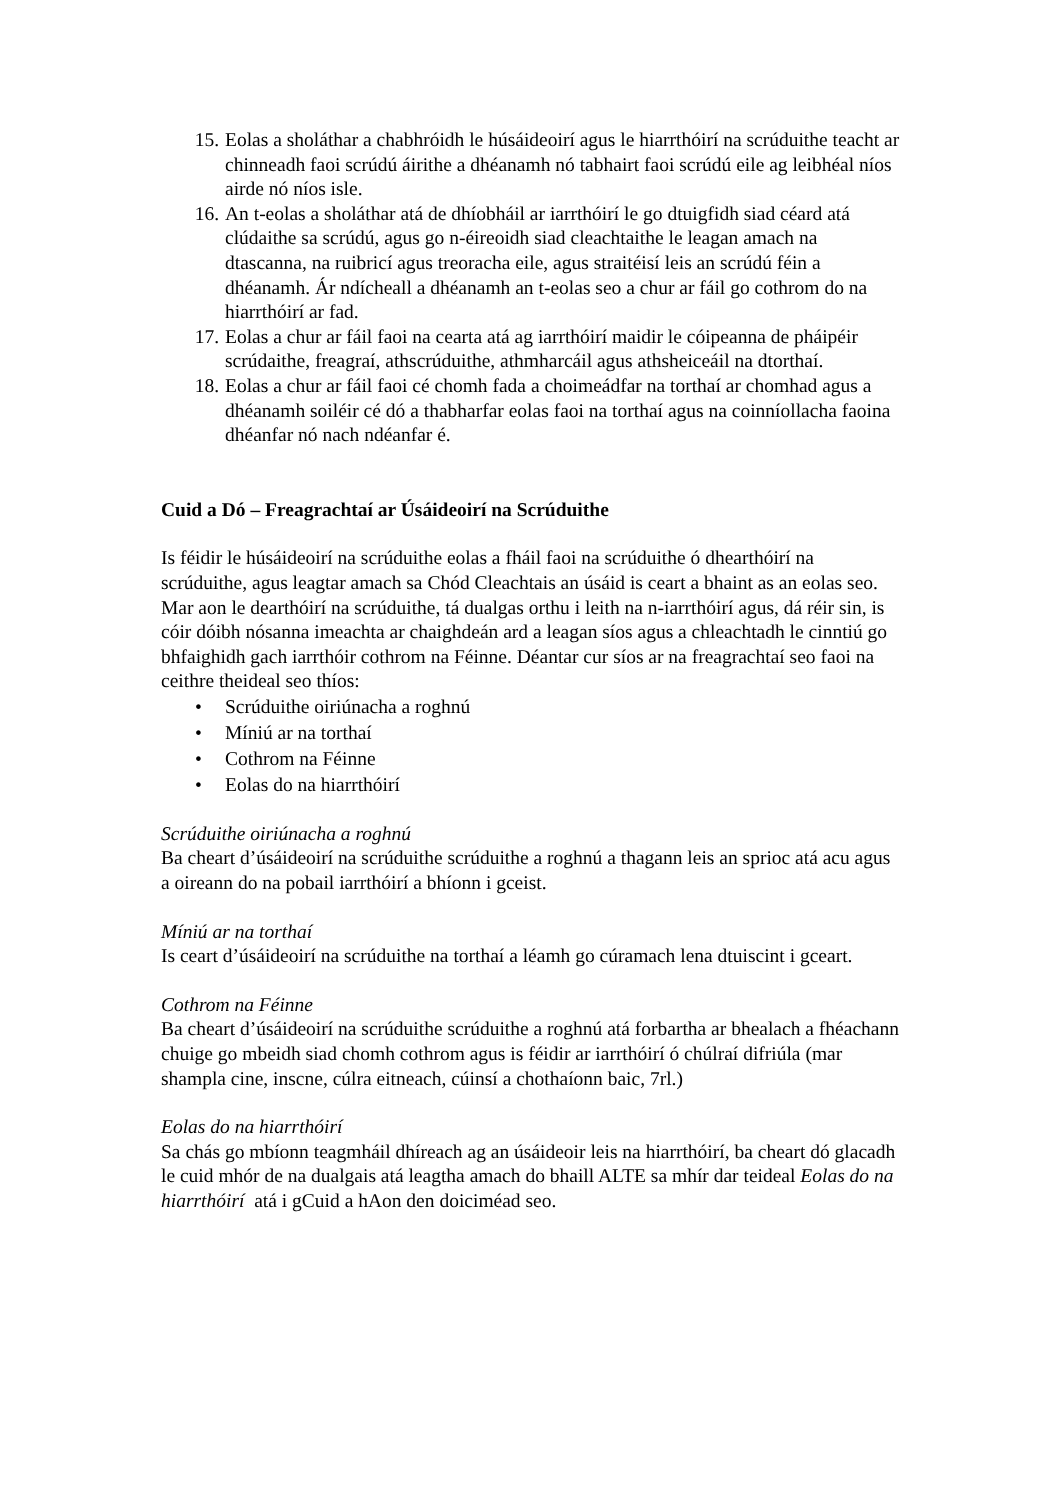15. Eolas a sholáthar a chabhróidh le húsáideoirí agus le hiarrthóirí na scrúduithe teacht ar chinneadh faoi scrúdú áirithe a dhéanamh nó tabhairt faoi scrúdú eile ag leibhéal níos airde nó níos isle.
16. An t-eolas a sholáthar atá de dhíobháil ar iarrthóirí le go dtuigfidh siad céard atá clúdaithe sa scrúdú, agus go n-éireoidh siad cleachtaithe le leagan amach na dtascanna, na ruibricí agus treoracha eile, agus straitéisí leis an scrúdú féin a dhéanamh. Ár ndícheall a dhéanamh an t-eolas seo a chur ar fáil go cothrom do na hiarrthóirí ar fad.
17. Eolas a chur ar fáil faoi na cearta atá ag iarrthóirí maidir le cóipeanna de pháipéir scrúdaithe, freagraí, athscrúduithe, athmharcáil agus athsheiceáil na dtorthaí.
18. Eolas a chur ar fáil faoi cé chomh fada a choimeádfar na torthaí ar chomhad agus a dhéanamh soiléir cé dó a thabharfar eolas faoi na torthaí agus na coinníollacha faoina dhéanfar nó nach ndéanfar é.
Cuid a Dó – Freagrachtaí ar Úsáideoirí na Scrúduithe
Is féidir le húsáideoirí na scrúduithe eolas a fháil faoi na scrúduithe ó dhearthóirí na scrúduithe, agus leagtar amach sa Chód Cleachtais an úsáid is ceart a bhaint as an eolas seo. Mar aon le dearthóirí na scrúduithe, tá dualgas orthu i leith na n-iarrthóirí agus, dá réir sin, is cóir dóibh nósanna imeachta ar chaighdeán ard a leagan síos agus a chleachtadh le cinntiú go bhfaighidh gach iarrthóir cothrom na Féinne. Déantar cur síos ar na freagrachtaí seo faoi na ceithre theideal seo thíos:
• Scrúduithe oiriúnacha a roghnú
• Míniú ar na torthaí
• Cothrom na Féinne
• Eolas do na hiarrthóirí
Scrúduithe oiriúnacha a roghnú
Ba cheart d’úsáideoirí na scrúduithe scrúduithe a roghnú a thagann leis an sprioc atá acu agus a oireann do na pobail iarrthóirí a bhíonn i gceist.
Míniú ar na torthaí
Is ceart d’úsáideoirí na scrúduithe na torthaí a léamh go cúramach lena dtuiscint i gceart.
Cothrom na Féinne
Ba cheart d’úsáideoirí na scrúduithe scrúduithe a roghnú atá forbartha ar bhealach a fhéachann chuige go mbeidh siad chomh cothrom agus is féidir ar iarrthóirí ó chúlraí difriúla (mar shampla cine, inscne, cúlra eitneach, cúinsí a chothaíonn baic, 7rl.)
Eolas do na hiarrthóirí
Sa chás go mbíonn teagmháil dhíreach ag an úsáideoir leis na hiarrthóirí, ba cheart dó glacadh le cuid mhór de na dualgais atá leagtha amach do bhaill ALTE sa mhír dar teideal Eolas do na hiarrthóirí atá i gCuid a hAon den doiciméad seo.